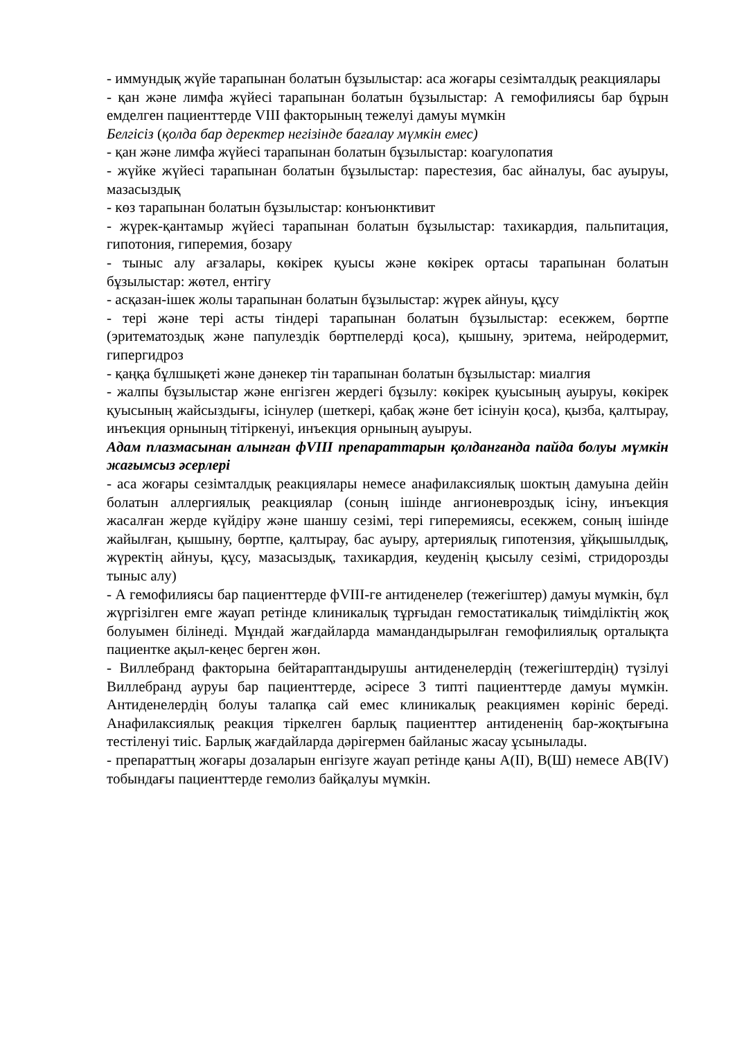- иммундық жүйе тарапынан болатын бұзылыстар: аса жоғары сезімталдық реакциялары
- қан және лимфа жүйесі тарапынан болатын бұзылыстар: А гемофилиясы бар бұрын емделген пациенттерде VIII факторының тежелуі дамуы мүмкін
Белгісіз (қолда бар деректер негізінде бағалау мүмкін емес)
- қан және лимфа жүйесі тарапынан болатын бұзылыстар: коагулопатия
- жүйке жүйесі тарапынан болатын бұзылыстар: парестезия, бас айналуы, бас ауыруы, мазасыздық
- көз тарапынан болатын бұзылыстар: конъюнктивит
- жүрек-қантамыр жүйесі тарапынан болатын бұзылыстар: тахикардия, пальпитация, гипотония, гиперемия, бозару
- тыныс алу ағзалары, көкірек қуысы және көкірек ортасы тарапынан болатын бұзылыстар: жөтел, ентігу
- асқазан-ішек жолы тарапынан болатын бұзылыстар: жүрек айнуы, құсу
- тері және тері асты тіндері тарапынан болатын бұзылыстар: есекжем, бөртпе (эритематоздық және папулездік бөртпелерді қоса), қышыну, эритема, нейродермит, гипергидроз
- қаңқа бұлшықеті және дәнекер тін тарапынан болатын бұзылыстар: миалгия
- жалпы бұзылыстар және енгізген жердегі бұзылу: көкірек қуысының ауыруы, көкірек қуысының жайсыздығы, ісінулер (шеткері, қабақ және бет ісінуін қоса), қызба, қалтырау, инъекция орнының тітіркенуі, инъекция орнының ауыруы.
Адам плазмасынан алынған фVIII препараттарын қолданғанда пайда болуы мүмкін жағымсыз әсерлері
- аса жоғары сезімталдық реакциялары немесе анафилаксиялық шоктың дамуына дейін болатын аллергиялық реакциялар (соның ішінде ангионевроздық ісіну, инъекция жасалған жерде күйдіру және шаншу сезімі, тері гиперемиясы, есекжем, соның ішінде жайылған, қышыну, бөртпе, қалтырау, бас ауыру, артериялық гипотензия, ұйқышылдық, жүректің айнуы, құсу, мазасыздық, тахикардия, кеуденің қысылу сезімі, стридорозды тыныс алу)
- А гемофилиясы бар пациенттерде фVIII-ге антиденелер (тежегіштер) дамуы мүмкін, бұл жүргізілген емге жауап ретінде клиникалық тұрғыдан гемостатикалық тиімділіктің жоқ болуымен білінеді. Мұндай жағдайларда мамандандырылған гемофилиялық орталықта пациентке ақыл-кеңес берген жөн.
- Виллебранд факторына бейтараптандырушы антиденелердің (тежегіштердің) түзілуі Виллебранд ауруы бар пациенттерде, әсіресе 3 типті пациенттерде дамуы мүмкін. Антиденелердің болуы талапқа сай емес клиникалық реакциямен көрініс береді. Анафилаксиялық реакция тіркелген барлық пациенттер антидененің бар-жоқтығына тестіленуі тиіс. Барлық жағдайларда дәрігермен байланыс жасау ұсынылады.
- препараттың жоғары дозаларын енгізуге жауап ретінде қаны А(ІІ), В(Ш) немесе АВ(ІV) тобындағы пациенттерде гемолиз байқалуы мүмкін.